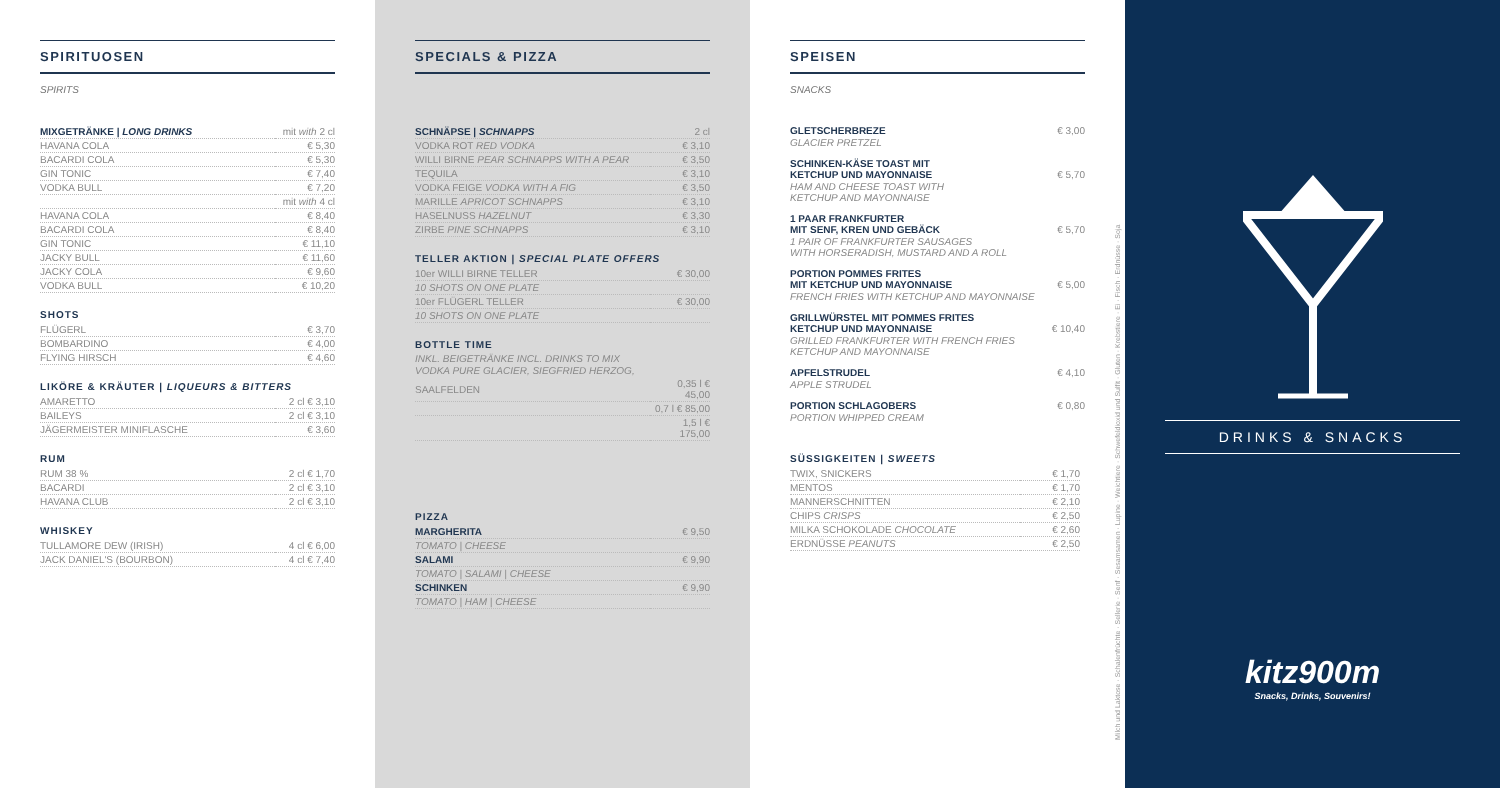SPIRITUOSEN
SPIRITS
| MIXGETRÄNKE / LONG DRINKS | mit with 2 cl |
| HAVANA COLA | € 5,30 |
| BACARDI COLA | € 5,30 |
| GIN TONIC | € 7,40 |
| VODKA BULL | € 7,20 |
| | mit with 4 cl |
| HAVANA COLA | € 8,40 |
| BACARDI COLA | € 8,40 |
| GIN TONIC | € 11,10 |
| JACKY BULL | € 11,60 |
| JACKY COLA | € 9,60 |
| VODKA BULL | € 10,20 |
SHOTS
| FLÜGERL | € 3,70 |
| BOMBARDINO | € 4,00 |
| FLYING HIRSCH | € 4,60 |
LIKÖRE & KRÄUTER | LIQUEURS & BITTERS
| AMARETTO | 2 cl € 3,10 |
| BAILEYS | 2 cl € 3,10 |
| JÄGERMEISTER MINIFLASCHE | € 3,60 |
RUM
| RUM 38 % | 2 cl € 1,70 |
| BACARDI | 2 cl € 3,10 |
| HAVANA CLUB | 2 cl € 3,10 |
WHISKEY
| TULLAMORE DEW (IRISH) | 4 cl € 6,00 |
| JACK DANIEL'S (BOURBON) | 4 cl € 7,40 |
SPECIALS & PIZZA
| SCHNÄPSE / SCHNAPPS | 2 cl |
| VODKA ROT RED VODKA | € 3,10 |
| WILLI BIRNE PEAR SCHNAPPS WITH A PEAR | € 3,50 |
| TEQUILA | € 3,10 |
| VODKA FEIGE VODKA WITH A FIG | € 3,50 |
| MARILLE APRICOT SCHNAPPS | € 3,10 |
| HASELNUSS HAZELNUT | € 3,30 |
| ZIRBE PINE SCHNAPPS | € 3,10 |
TELLER AKTION | SPECIAL PLATE OFFERS
| 10er WILLI BIRNE TELLER | € 30,00 |
| 10 SHOTS ON ONE PLATE | |
| 10er FLÜGERL TELLER | € 30,00 |
| 10 SHOTS ON ONE PLATE | |
BOTTLE TIME
INKL. BEIGETRÄNKE INCL. DRINKS TO MIX
VODKA PURE GLACIER, SIEGFRIED HERZOG,
| SAALFELDEN | 0,35 l € 45,00 |
| | 0,7 l € 85,00 |
| | 1,5 l € 175,00 |
PIZZA
| MARGHERITA | € 9,50 |
| TOMATO / CHEESE | |
| SALAMI | € 9,90 |
| TOMATO / SALAMI / CHEESE | |
| SCHINKEN | € 9,90 |
| TOMATO / HAM / CHEESE | |
SPEISEN
SNACKS
GLETSCHERBREZE € 3,00
GLACIER PRETZEL
SCHINKEN-KÄSE TOAST MIT
KETCHUP UND MAYONNAISE € 5,70
HAM AND CHEESE TOAST WITH
KETCHUP AND MAYONNAISE
1 PAAR FRANKFURTER
MIT SENF, KREN UND GEBÄCK € 5,70
1 PAIR OF FRANKFURTER SAUSAGES
WITH HORSERADISH, MUSTARD AND A ROLL
PORTION POMMES FRITES
MIT KETCHUP UND MAYONNAISE € 5,00
FRENCH FRIES WITH KETCHUP AND MAYONNAISE
GRILLWÜRSTEL MIT POMMES FRITES
KETCHUP UND MAYONNAISE € 10,40
GRILLED FRANKFURTER WITH FRENCH FRIES
KETCHUP AND MAYONNAISE
APFELSTRUDEL € 4,10
APPLE STRUDEL
PORTION SCHLAGOBERS € 0,80
PORTION WHIPPED CREAM
SÜSSIGKEITEN | SWEETS
| TWIX, SNICKERS | € 1,70 |
| MENTOS | € 1,70 |
| MANNERSCHNITTEN | € 2,10 |
| CHIPS CRISPS | € 2,50 |
| MILKA SCHOKOLADE CHOCOLATE | € 2,60 |
| ERDNÜSSE PEANUTS | € 2,50 |
Milch und Laktose · Schalenfrüchte · Sellerie · Senf · Sesamsamen · Lupine · Weichtiere · Schwefeldioxid und Sulfit · Gluten · Krebstiere · Ei · Fisch · Erdnüsse · Soja
DRINKS & SNACKS
kitz900m
Snacks, Drinks, Souvenirs!